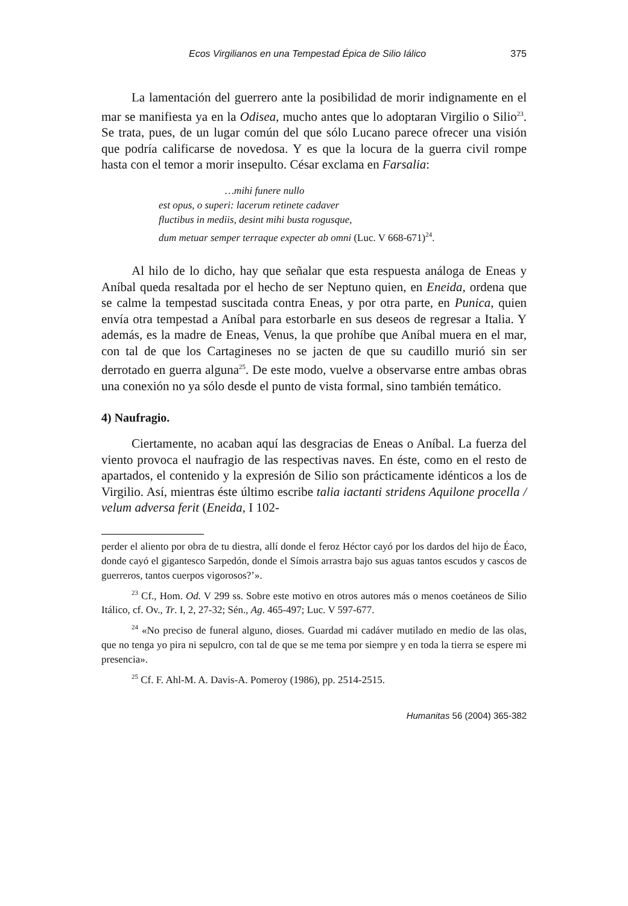Ecos Virgilianos en una Tempestad Épica de Silio Iálico 375
La lamentación del guerrero ante la posibilidad de morir indignamente en el mar se manifiesta ya en la Odisea, mucho antes que lo adoptaran Virgilio o Silio<sup>23</sup>. Se trata, pues, de un lugar común del que sólo Lucano parece ofrecer una visión que podría calificarse de novedosa. Y es que la locura de la guerra civil rompe hasta con el temor a morir insepulto. César exclama en Farsalia:
…mihi funere nullo
est opus, o superi: lacerum retinete cadaver
fluctibus in mediis, desint mihi busta rogusque,
dum metuar semper terraque expecter ab omni (Luc. V 668-671)<sup>24</sup>.
Al hilo de lo dicho, hay que señalar que esta respuesta análoga de Eneas y Aníbal queda resaltada por el hecho de ser Neptuno quien, en Eneida, ordena que se calme la tempestad suscitada contra Eneas, y por otra parte, en Punica, quien envía otra tempestad a Aníbal para estorbarle en sus deseos de regresar a Italia. Y además, es la madre de Eneas, Venus, la que prohíbe que Aníbal muera en el mar, con tal de que los Cartagineses no se jacten de que su caudillo murió sin ser derrotado en guerra alguna<sup>25</sup>. De este modo, vuelve a observarse entre ambas obras una conexión no ya sólo desde el punto de vista formal, sino también temático.
4) Naufragio.
Ciertamente, no acaban aquí las desgracias de Eneas o Aníbal. La fuerza del viento provoca el naufragio de las respectivas naves. En éste, como en el resto de apartados, el contenido y la expresión de Silio son prácticamente idénticos a los de Virgilio. Así, mientras éste último escribe talia iactanti stridens Aquilone procella / velum adversa ferit (Eneida, I 102-
perder el aliento por obra de tu diestra, allí donde el feroz Héctor cayó por los dardos del hijo de Éaco, donde cayó el gigantesco Sarpedón, donde el Símois arrastra bajo sus aguas tantos escudos y cascos de guerreros, tantos cuerpos vigorosos?’».
<sup>23</sup> Cf., Hom. Od. V 299 ss. Sobre este motivo en otros autores más o menos coetáneos de Silio Itálico, cf. Ov., Tr. I, 2, 27-32; Sén., Ag. 465-497; Luc. V 597-677.
<sup>24</sup> «No preciso de funeral alguno, dioses. Guardad mi cadáver mutilado en medio de las olas, que no tenga yo pira ni sepulcro, con tal de que se me tema por siempre y en toda la tierra se espere mi presencia».
<sup>25</sup> Cf. F. Ahl-M. A. Davis-A. Pomeroy (1986), pp. 2514-2515.
Humanitas 56 (2004) 365-382